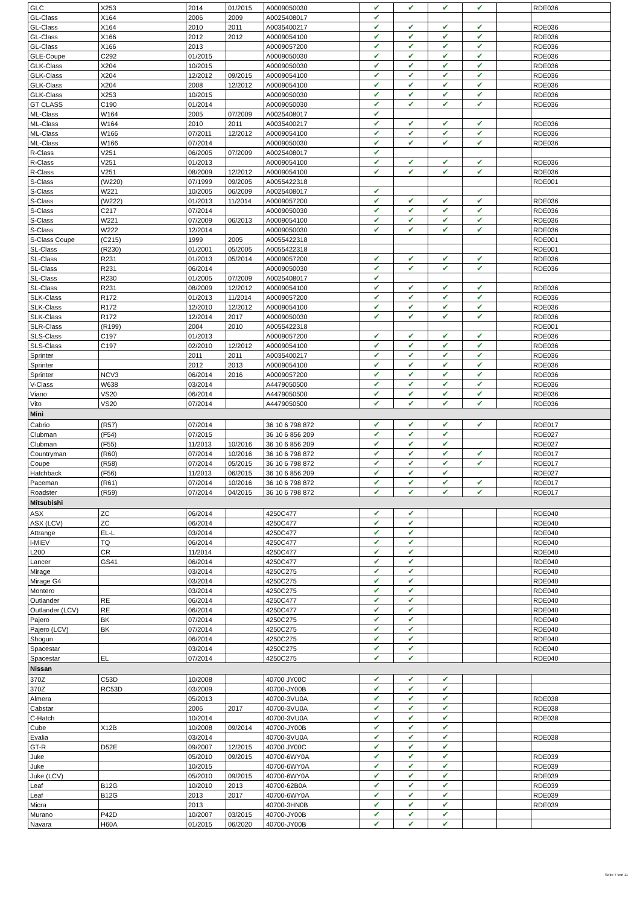| GLC | X253 | 2014 | 01/2015 | A0009050030 | ✔ | ✔ | ✔ | ✔ | | RDE036 |
| GL-Class | X164 | 2006 | 2009 | A0025408017 | ✔ | | | | | |
| GL-Class | X164 | 2010 | 2011 | A0035400217 | ✔ | ✔ | ✔ | ✔ | | RDE036 |
| GL-Class | X166 | 2012 | 2012 | A0009054100 | ✔ | ✔ | ✔ | ✔ | | RDE036 |
| GL-Class | X166 | 2013 | | A0009057200 | ✔ | ✔ | ✔ | ✔ | | RDE036 |
| GLE-Coupe | C292 | 01/2015 | | A0009050030 | ✔ | ✔ | ✔ | ✔ | | RDE036 |
| GLK-Class | X204 | 10/2015 | | A0009050030 | ✔ | ✔ | ✔ | ✔ | | RDE036 |
| GLK-Class | X204 | 12/2012 | 09/2015 | A0009054100 | ✔ | ✔ | ✔ | ✔ | | RDE036 |
| GLK-Class | X204 | 2008 | 12/2012 | A0009054100 | ✔ | ✔ | ✔ | ✔ | | RDE036 |
| GLK-Class | X253 | 10/2015 | | A0009050030 | ✔ | ✔ | ✔ | ✔ | | RDE036 |
| GT CLASS | C190 | 01/2014 | | A0009050030 | ✔ | ✔ | ✔ | ✔ | | RDE036 |
| ML-Class | W164 | 2005 | 07/2009 | A0025408017 | ✔ | | | | | |
| ML-Class | W164 | 2010 | 2011 | A0035400217 | ✔ | ✔ | ✔ | ✔ | | RDE036 |
| ML-Class | W166 | 07/2011 | 12/2012 | A0009054100 | ✔ | ✔ | ✔ | ✔ | | RDE036 |
| ML-Class | W166 | 07/2014 | | A0009050030 | ✔ | ✔ | ✔ | ✔ | | RDE036 |
| R-Class | V251 | 06/2005 | 07/2009 | A0025408017 | ✔ | | | | | |
| R-Class | V251 | 01/2013 | | A0009054100 | ✔ | ✔ | ✔ | ✔ | | RDE036 |
| R-Class | V251 | 08/2009 | 12/2012 | A0009054100 | ✔ | ✔ | ✔ | ✔ | | RDE036 |
| S-Class | (W220) | 07/1999 | 09/2005 | A0055422318 | | | | | | RDE001 |
| S-Class | W221 | 10/2005 | 06/2009 | A0025408017 | ✔ | | | | | |
| S-Class | (W222) | 01/2013 | 11/2014 | A0009057200 | ✔ | ✔ | ✔ | ✔ | | RDE036 |
| S-Class | C217 | 07/2014 | | A0009050030 | ✔ | ✔ | ✔ | ✔ | | RDE036 |
| S-Class | W221 | 07/2009 | 06/2013 | A0009054100 | ✔ | ✔ | ✔ | ✔ | | RDE036 |
| S-Class | W222 | 12/2014 | | A0009050030 | ✔ | ✔ | ✔ | ✔ | | RDE036 |
| S-Class Coupe | (C215) | 1999 | 2005 | A0055422318 | | | | | | RDE001 |
| SL-Class | (R230) | 01/2001 | 05/2005 | A0055422318 | | | | | | RDE001 |
| SL-Class | R231 | 01/2013 | 05/2014 | A0009057200 | ✔ | ✔ | ✔ | ✔ | | RDE036 |
| SL-Class | R231 | 06/2014 | | A0009050030 | ✔ | ✔ | ✔ | ✔ | | RDE036 |
| SL-Class | R230 | 01/2005 | 07/2009 | A0025408017 | ✔ | | | | | |
| SL-Class | R231 | 08/2009 | 12/2012 | A0009054100 | ✔ | ✔ | ✔ | ✔ | | RDE036 |
| SLK-Class | R172 | 01/2013 | 11/2014 | A0009057200 | ✔ | ✔ | ✔ | ✔ | | RDE036 |
| SLK-Class | R172 | 12/2010 | 12/2012 | A0009054100 | ✔ | ✔ | ✔ | ✔ | | RDE036 |
| SLK-Class | R172 | 12/2014 | 2017 | A0009050030 | ✔ | ✔ | ✔ | ✔ | | RDE036 |
| SLR-Class | (R199) | 2004 | 2010 | A0055422318 | | | | | | RDE001 |
| SLS-Class | C197 | 01/2013 | | A0009057200 | ✔ | ✔ | ✔ | ✔ | | RDE036 |
| SLS-Class | C197 | 02/2010 | 12/2012 | A0009054100 | ✔ | ✔ | ✔ | ✔ | | RDE036 |
| Sprinter | | 2011 | 2011 | A0035400217 | ✔ | ✔ | ✔ | ✔ | | RDE036 |
| Sprinter | | 2012 | 2013 | A0009054100 | ✔ | ✔ | ✔ | ✔ | | RDE036 |
| Sprinter | NCV3 | 06/2014 | 2016 | A0009057200 | ✔ | ✔ | ✔ | ✔ | | RDE036 |
| V-Class | W638 | 03/2014 | | A4479050500 | ✔ | ✔ | ✔ | ✔ | | RDE036 |
| Viano | VS20 | 06/2014 | | A4479050500 | ✔ | ✔ | ✔ | ✔ | | RDE036 |
| Vito | VS20 | 07/2014 | | A4479050500 | ✔ | ✔ | ✔ | ✔ | | RDE036 |
| Mini | | | | | | | | | | |
| Cabrio | (R57) | 07/2014 | | 36 10 6 798 872 | ✔ | ✔ | ✔ | ✔ | | RDE017 |
| Clubman | (F54) | 07/2015 | | 36 10 6 856 209 | ✔ | ✔ | ✔ | | | RDE027 |
| Clubman | (F55) | 11/2013 | 10/2016 | 36 10 6 856 209 | ✔ | ✔ | ✔ | | | RDE027 |
| Countryman | (R60) | 07/2014 | 10/2016 | 36 10 6 798 872 | ✔ | ✔ | ✔ | ✔ | | RDE017 |
| Coupe | (R58) | 07/2014 | 05/2015 | 36 10 6 798 872 | ✔ | ✔ | ✔ | ✔ | | RDE017 |
| Hatchback | (F56) | 11/2013 | 06/2015 | 36 10 6 856 209 | ✔ | ✔ | ✔ | | | RDE027 |
| Paceman | (R61) | 07/2014 | 10/2016 | 36 10 6 798 872 | ✔ | ✔ | ✔ | ✔ | | RDE017 |
| Roadster | (R59) | 07/2014 | 04/2015 | 36 10 6 798 872 | ✔ | ✔ | ✔ | ✔ | | RDE017 |
| Mitsubishi | | | | | | | | | | |
| ASX | ZC | 06/2014 | | 4250C477 | ✔ | ✔ | | | | RDE040 |
| ASX (LCV) | ZC | 06/2014 | | 4250C477 | ✔ | ✔ | | | | RDE040 |
| Attrange | EL-L | 03/2014 | | 4250C477 | ✔ | ✔ | | | | RDE040 |
| i-MiEV | TQ | 06/2014 | | 4250C477 | ✔ | ✔ | | | | RDE040 |
| L200 | CR | 11/2014 | | 4250C477 | ✔ | ✔ | | | | RDE040 |
| Lancer | GS41 | 06/2014 | | 4250C477 | ✔ | ✔ | | | | RDE040 |
| Mirage | | 03/2014 | | 4250C275 | ✔ | ✔ | | | | RDE040 |
| Mirage G4 | | 03/2014 | | 4250C275 | ✔ | ✔ | | | | RDE040 |
| Montero | | 03/2014 | | 4250C275 | ✔ | ✔ | | | | RDE040 |
| Outlander | RE | 06/2014 | | 4250C477 | ✔ | ✔ | | | | RDE040 |
| Outlander (LCV) | RE | 06/2014 | | 4250C477 | ✔ | ✔ | | | | RDE040 |
| Pajero | BK | 07/2014 | | 4250C275 | ✔ | ✔ | | | | RDE040 |
| Pajero (LCV) | BK | 07/2014 | | 4250C275 | ✔ | ✔ | | | | RDE040 |
| Shogun | | 06/2014 | | 4250C275 | ✔ | ✔ | | | | RDE040 |
| Spacestar | | 03/2014 | | 4250C275 | ✔ | ✔ | | | | RDE040 |
| Spacestar | EL | 07/2014 | | 4250C275 | ✔ | ✔ | | | | RDE040 |
| Nissan | | | | | | | | | | |
| 370Z | C53D | 10/2008 | | 40700 JY00C | ✔ | ✔ | ✔ | | | |
| 370Z | RC53D | 03/2009 | | 40700-JY00B | ✔ | ✔ | ✔ | | | |
| Almera | | 05/2013 | | 40700-3VU0A | ✔ | ✔ | ✔ | | | RDE038 |
| Cabstar | | 2006 | 2017 | 40700-3VU0A | ✔ | ✔ | ✔ | | | RDE038 |
| C-Hatch | | 10/2014 | | 40700-3VU0A | ✔ | ✔ | ✔ | | | RDE038 |
| Cube | X12B | 10/2008 | 09/2014 | 40700-JY00B | ✔ | ✔ | ✔ | | | |
| Evalia | | 03/2014 | | 40700-3VU0A | ✔ | ✔ | ✔ | | | RDE038 |
| GT-R | D52E | 09/2007 | 12/2015 | 40700 JY00C | ✔ | ✔ | ✔ | | | |
| Juke | | 05/2010 | 09/2015 | 40700-6WY0A | ✔ | ✔ | ✔ | | | RDE039 |
| Juke | | 10/2015 | | 40700-6WY0A | ✔ | ✔ | ✔ | | | RDE039 |
| Juke (LCV) | | 05/2010 | 09/2015 | 40700-6WY0A | ✔ | ✔ | ✔ | | | RDE039 |
| Leaf | B12G | 10/2010 | 2013 | 40700-62B0A | ✔ | ✔ | ✔ | | | RDE039 |
| Leaf | B12G | 2013 | 2017 | 40700-6WY0A | ✔ | ✔ | ✔ | | | RDE039 |
| Micra | | 2013 | | 40700-3HN0B | ✔ | ✔ | ✔ | | | RDE039 |
| Murano | P42D | 10/2007 | 03/2015 | 40700-JY00B | ✔ | ✔ | ✔ | | | |
| Navara | H60A | 01/2015 | 06/2020 | 40700-JY00B | ✔ | ✔ | ✔ | | | |
Seite 7 von 11